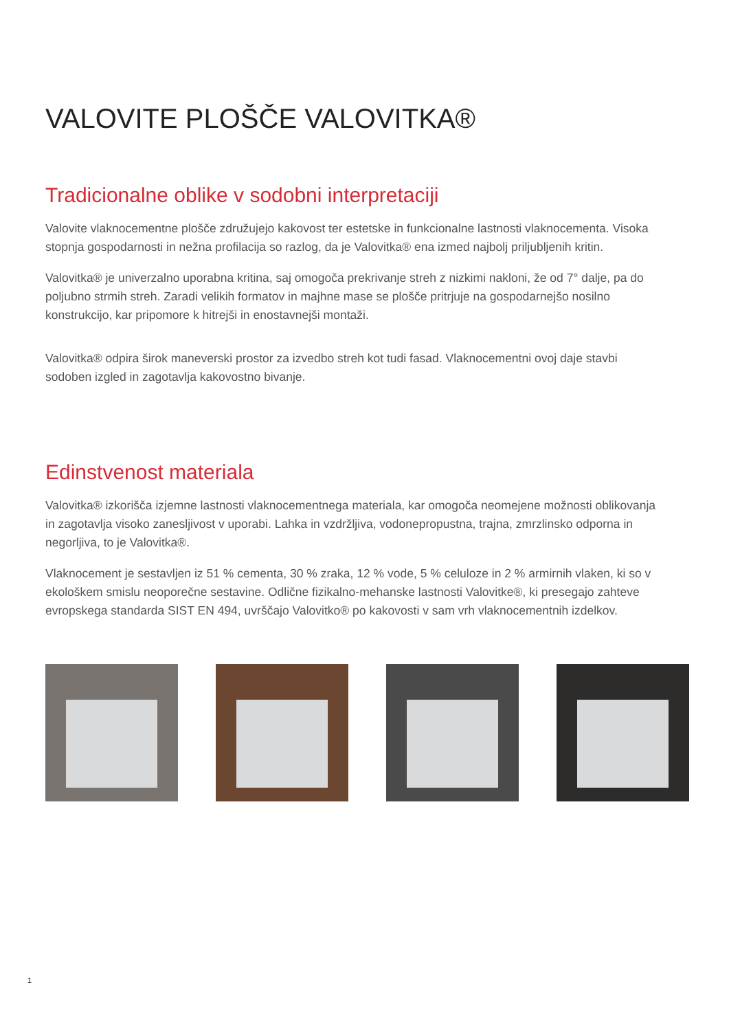VALOVITE PLOŠČE VALOVITKA®
Tradicionalne oblike v sodobni interpretaciji
Valovite vlaknocementne plošče združujejo kakovost ter estetske in funkcionalne lastnosti vlaknocementa. Visoka stopnja gospodarnosti in nežna profilacija so razlog, da je Valovitka® ena izmed najbolj priljubljenih kritin.
Valovitka® je univerzalno uporabna kritina, saj omogoča prekrivanje streh z nizkimi nakloni, že od 7° dalje, pa do poljubno strmih streh. Zaradi velikih formatov in majhne mase se plošče pritrjuje na gospodarnejšo nosilno konstrukcijo, kar pripomore k hitrejši in enostavnejši montaži.
Valovitka® odpira širok maneverski prostor za izvedbo streh kot tudi fasad. Vlaknocementni ovoj daje stavbi sodoben izgled in zagotavlja kakovostno bivanje.
Edinstvenost materiala
Valovitka® izkorišča izjemne lastnosti vlaknocementnega materiala, kar omogoča neomejene možnosti oblikovanja in zagotavlja visoko zanesljivost v uporabi. Lahka in vzdržljiva, vodonepropustna, trajna, zmrzlinsko odporna in negorljiva, to je Valovitka®.
Vlaknocement je sestavljen iz 51 % cementa, 30 % zraka, 12 % vode, 5 % celuloze in 2 % armirnih vlaken, ki so v ekološkem smislu neoporečne sestavine. Odlične fizikalno-mehanske lastnosti Valovitke®, ki presegajo zahteve evropskega standarda SIST EN 494, uvrščajo Valovitko® po kakovosti v sam vrh vlaknocementnih izdelkov.
1